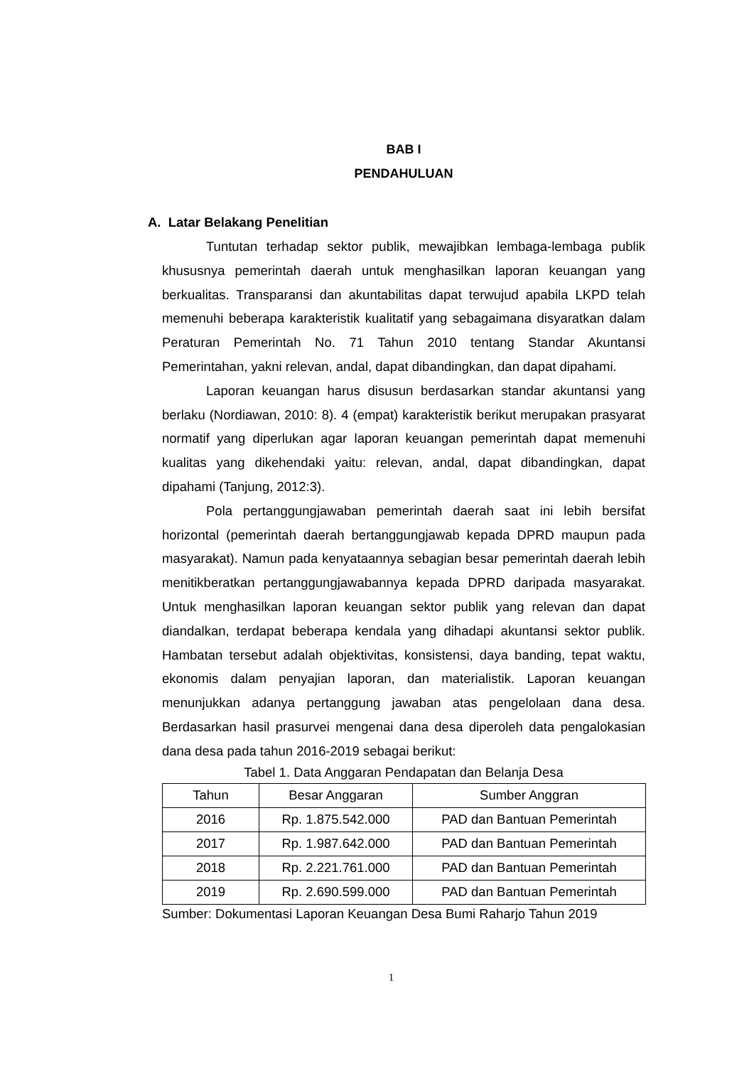BAB I
PENDAHULUAN
A. Latar Belakang Penelitian
Tuntutan terhadap sektor publik, mewajibkan lembaga-lembaga publik khususnya pemerintah daerah untuk menghasilkan laporan keuangan yang berkualitas. Transparansi dan akuntabilitas dapat terwujud apabila LKPD telah memenuhi beberapa karakteristik kualitatif yang sebagaimana disyaratkan dalam Peraturan Pemerintah No. 71 Tahun 2010 tentang Standar Akuntansi Pemerintahan, yakni relevan, andal, dapat dibandingkan, dan dapat dipahami.
Laporan keuangan harus disusun berdasarkan standar akuntansi yang berlaku (Nordiawan, 2010: 8). 4 (empat) karakteristik berikut merupakan prasyarat normatif yang diperlukan agar laporan keuangan pemerintah dapat memenuhi kualitas yang dikehendaki yaitu: relevan, andal, dapat dibandingkan, dapat dipahami (Tanjung, 2012:3).
Pola pertanggungjawaban pemerintah daerah saat ini lebih bersifat horizontal (pemerintah daerah bertanggungjawab kepada DPRD maupun pada masyarakat). Namun pada kenyataannya sebagian besar pemerintah daerah lebih menitikberatkan pertanggungjawabannya kepada DPRD daripada masyarakat. Untuk menghasilkan laporan keuangan sektor publik yang relevan dan dapat diandalkan, terdapat beberapa kendala yang dihadapi akuntansi sektor publik. Hambatan tersebut adalah objektivitas, konsistensi, daya banding, tepat waktu, ekonomis dalam penyajian laporan, dan materialistik. Laporan keuangan menunjukkan adanya pertanggung jawaban atas pengelolaan dana desa. Berdasarkan hasil prasurvei mengenai dana desa diperoleh data pengalokasian dana desa pada tahun 2016-2019 sebagai berikut:
Tabel 1. Data Anggaran Pendapatan dan Belanja Desa
| Tahun | Besar Anggaran | Sumber Anggran |
| --- | --- | --- |
| 2016 | Rp. 1.875.542.000 | PAD dan Bantuan Pemerintah |
| 2017 | Rp. 1.987.642.000 | PAD dan Bantuan Pemerintah |
| 2018 | Rp. 2.221.761.000 | PAD dan Bantuan Pemerintah |
| 2019 | Rp. 2.690.599.000 | PAD dan Bantuan Pemerintah |
Sumber: Dokumentasi Laporan Keuangan Desa Bumi Raharjo Tahun 2019
1